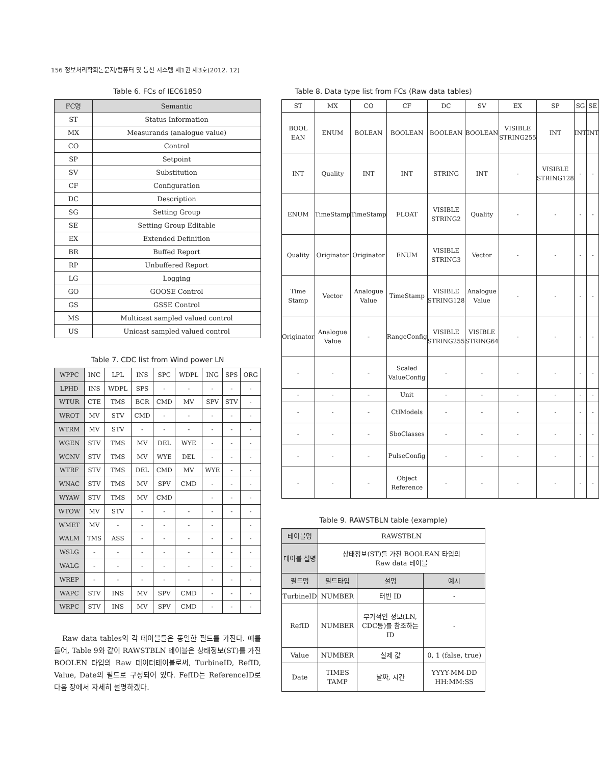156 정보처리학회논문지/컴퓨터 및 통신 시스템 제1권 제3호(2012. 12)
Table 6. FCs of IEC61850
| FC명 | Semantic |
| --- | --- |
| ST | Status Information |
| MX | Measurands (analogue value) |
| CO | Control |
| SP | Setpoint |
| SV | Substitution |
| CF | Configuration |
| DC | Description |
| SG | Setting Group |
| SE | Setting Group Editable |
| EX | Extended Definition |
| BR | Buffed Report |
| RP | Unbuffered Report |
| LG | Logging |
| GO | GOOSE Control |
| GS | GSSE Control |
| MS | Multicast sampled valued control |
| US | Unicast sampled valued control |
Table 7. CDC list from Wind power LN
| WPPC | INC | LPL | INS | SPC | WDPL | ING | SPS | ORG |
| LPHD | INS | WDPL | SPS | - | - | - | - | - |
| WTUR | CTE | TMS | BCR | CMD | MV | SPV | STV | - |
| WROT | MV | STV | CMD | - | - | - | - | - |
| WTRM | MV | STV | - | - | - | - | - | - |
| WGEN | STV | TMS | MV | DEL | WYE | - | - | - |
| WCNV | STV | TMS | MV | WYE | DEL | - | - | - |
| WTRF | STV | TMS | DEL | CMD | MV | WYE | - | - |
| WNAC | STV | TMS | MV | SPV | CMD | - | - | - |
| WYAW | STV | TMS | MV | CMD | | - | - | - |
| WTOW | MV | STV | - | - | - | - | - | - |
| WMET | MV | - | - | - | - | - | | - |
| WALM | TMS | ASS | - | - | - | - | - | - |
| WSLG | - | - | - | - | - | - | - | - |
| WALG | - | - | - | - | - | - | - | - |
| WREP | - | - | - | - | - | - | - | - |
| WAPC | STV | INS | MV | SPV | CMD | - | - | - |
| WRPC | STV | INS | MV | SPV | CMD | - | - | - |
Raw data tables의 각 테이블들은 동일한 필드를 가진다. 예를 들어, Table 9와 같이 RAWSTBLN 테이블은 상태정보(ST)를 가진 BOOLEN 타입의 Raw 데이터테이블로써, TurbineID, RefID, Value, Date의 필드로 구성되어 있다. FefID는 ReferenceID로 다음 장에서 자세히 설명하겠다.
Table 8. Data type list from FCs (Raw data tables)
| ST | MX | CO | CF | DC | SV | EX | SP | SG | SE |
| BOOL EAN | ENUM | BOLEAN | BOOLEAN | BOOLEAN | BOOLEAN | VISIBLE STRING255 | INT | INT | INT |
| INT | Quality | INT | INT | STRING | INT | - | VISIBLE STRING128 | - | - |
| ENUM | TimeStamp | TimeStamp | FLOAT | VISIBLE STRING2 | Quality | - | - | - | - |
| Quality | Originator | Originator | ENUM | VISIBLE STRING3 | Vector | - | - | - | - |
| Time Stamp | Vector | Analogue Value | TimeStamp | VISIBLE STRING128 | Analogue Value | - | - | - | - |
| Originator | Analogue Value | - | RangeConfig | VISIBLE STRING255 | VISIBLE STRING64 | - | - | - | - |
| - | - | - | Scaled ValueConfig | - | - | - | - | - | - |
| - | - | - | Unit | - | - | - | - | - | - |
| - | - | - | CtlModels | - | - | - | - | - | - |
| - | - | - | SboClasses | - | - | - | - | - | - |
| - | - | - | PulseConfig | - | - | - | - | - | - |
| - | - | - | Object Reference | - | - | - | - | - | - |
Table 9. RAWSTBLN table (example)
| 테이블명 | RAWSTBLN | | |
| 테이블 설명 | 상태정보(ST)를 가진 BOOLEAN 타입의 Raw data 테이블 | | |
| 필드명 | 필드타입 | 설명 | 예시 |
| TurbineID | NUMBER | 터빈 ID | - |
| RefID | NUMBER | 부가적인 정보(LN, CDC등)를 참조하는 ID | - |
| Value | NUMBER | 실제 값 | 0, 1 (false, true) |
| Date | TIMES TAMP | 날짜, 시간 | YYYY-MM-DD HH:MM:SS |